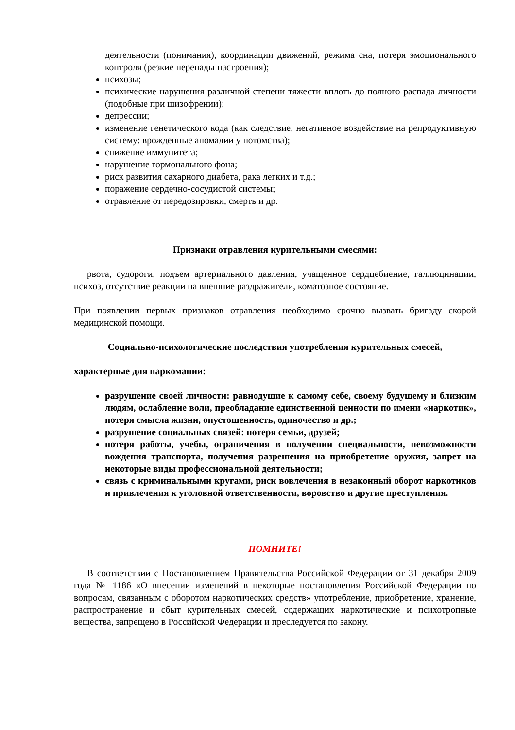деятельности (понимания), координации движений, режима сна, потеря эмоционального контроля (резкие перепады настроения);
психозы;
психические нарушения различной степени тяжести вплоть до полного распада личности (подобные при шизофрении);
депрессии;
изменение генетического кода (как следствие, негативное воздействие на репродуктивную систему: врожденные аномалии у потомства);
снижение иммунитета;
нарушение гормонального фона;
риск развития сахарного диабета, рака легких и т.д.;
поражение сердечно-сосудистой системы;
отравление от передозировки, смерть и др.
Признаки отравления курительными смесями:
рвота, судороги, подъем артериального давления, учащенное сердцебиение, галлюцинации, психоз, отсутствие реакции на внешние раздражители, коматозное состояние.
При появлении первых признаков отравления необходимо срочно вызвать бригаду скорой медицинской помощи.
Социально-психологические последствия употребления курительных смесей,
характерные для наркомании:
разрушение своей личности: равнодушие к самому себе, своему будущему и близким людям, ослабление воли, преобладание единственной ценности по имени «наркотик», потеря смысла жизни, опустошенность, одиночество и др.;
разрушение социальных связей: потеря семьи, друзей;
потеря работы, учебы, ограничения в получении специальности, невозможности вождения транспорта, получения разрешения на приобретение оружия, запрет на некоторые виды профессиональной деятельности;
связь с криминальными кругами, риск вовлечения в незаконный оборот наркотиков и привлечения к уголовной ответственности, воровство и другие преступления.
ПОМНИТЕ!
В соответствии с Постановлением Правительства Российской Федерации от 31 декабря 2009 года № 1186 «О внесении изменений в некоторые постановления Российской Федерации по вопросам, связанным с оборотом наркотических средств» употребление, приобретение, хранение, распространение и сбыт курительных смесей, содержащих наркотические и психотропные вещества, запрещено в Российской Федерации и преследуется по закону.